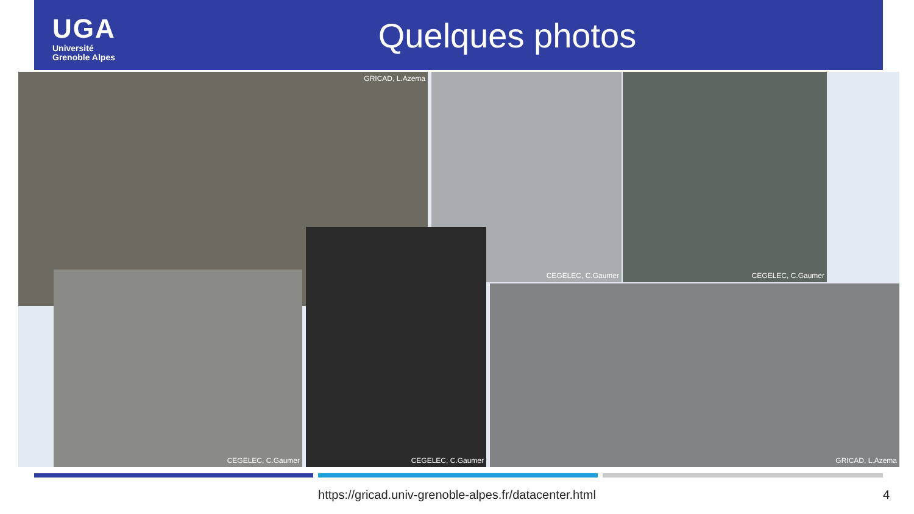UGA
Université
Grenoble Alpes
Quelques photos
GRICAD, L.Azema CEGELEC, C.Gaumer CEGELEC, C.Gaumer
CEGELEC, C.Gaumer
CEGELEC, C.Gaumer
GRICAD, L.Azema
https://gricad.univ-grenoble-alpes.fr/datacenter.html 4